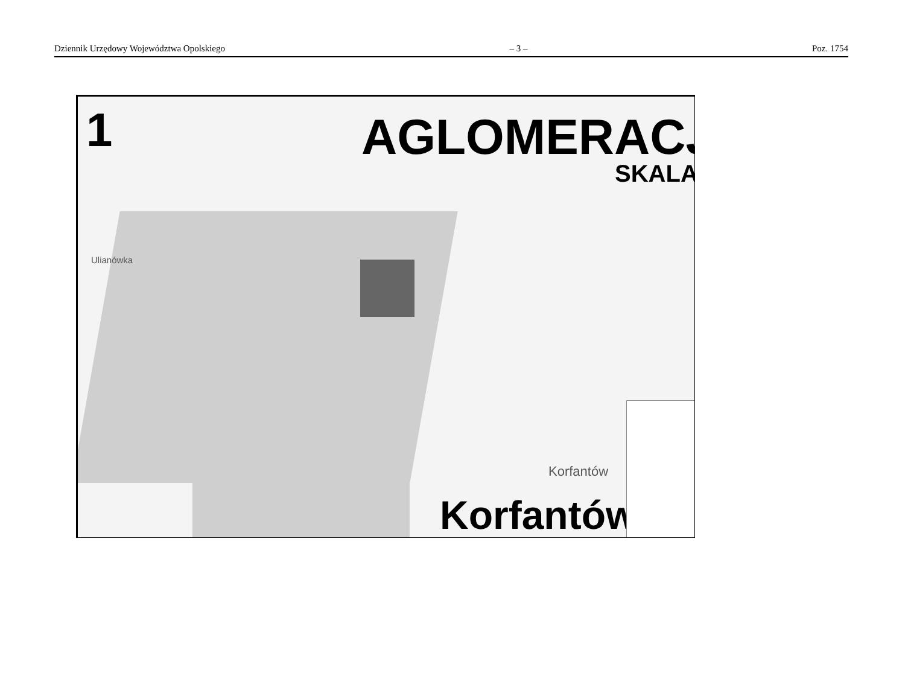Dziennik Urzędowy Województwa Opolskiego – 3 – Poz. 1754
1 AGLOMERACJ
SKALA
Ulianówka
Korfantów
Korfantów